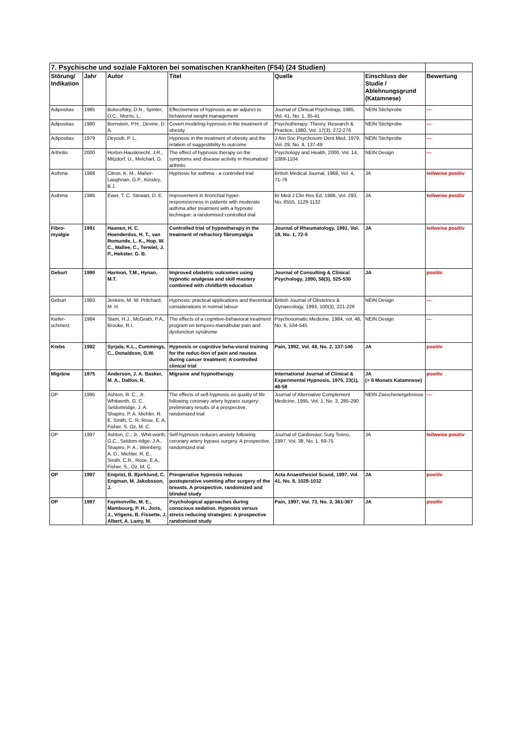| 7. Psychische und soziale Faktoren bei somatischen Krankheiten (F54) (24 Studien) | | | | | | |
| Störung/ Indikation | Jahr | Autor | Titel | Quelle | Einschluss der Studie / Ablehnungsgrund (Katamnese) | Bewertung |
| Adipositas | 1985 | Bolocofsky, D.N., Spinler, D.C., Morris, L. | Effectiveness of hypnosis as an adjunct to behavioral weight management | Journal of Clinical Psychology, 1985, Vol. 41, No. 1, 35-41 | NEIN Stichprobe | --- |
| Adipositas | 1980 | Bornstein, P.H., Devine, D. A. | Covert modeling-hypnosis in the treatment of obesity | Psychotherapy: Theory, Research & Practice, 1980, Vol. 17(3), 272-276 | NEIN Stichprobe | --- |
| Adipositas | 1979 | Deyoub, P. L. | Hypnosis in the treatment of obesity and the relation of suggestibility to outcome | J Am Soc Psychosom Dent Med, 1979, Vol. 29, No. 4, 137-49 | NEIN Stichprobe | --- |
| Arthritis | 2000 | Horton-Hausknecht, J.R., Mitzdorf, U., Melchart, D. | The effect of hypnosis therapy on the symptoms and disease activity in rheumatoid arthritis | Psychology and Health, 2000, Vol. 14, 1089-1104 | NEIN Design | --- |
| Asthma | 1968 | Citron, K. M., Maher-Laughnan, G.P., Kinsley, B.J. | Hypnosis for asthma - a controlled trial | British Medical Journal, 1968, Vol. 4, 71-76 | JA | teilweise positiv |
| Asthma | 1986 | Ewer, T. C. Stewart, D. E. | Improvement in bronchial hyper-responsiveness in patients with moderate asthma after treatment with a hypnotic technique: a randomised controlled trial | Br Med J Clin Res Ed, 1986, Vol. 293, No. 6555, 1129-1132 | JA | teilweise positiv |
| Fibro-myalgie | 1991 | Haanen, H. C. Hoenderdos, H. T., van Romunde, L. K., Hop, W. C., Mallee, C., Terwiel, J. P., Hekster, G. B. | Controlled trial of hypnotherapy in the treatment of refractory fibromyalgia | Journal of Rheumatology, 1991, Vol. 18, No. 1, 72-5 | JA | teilweise positiv |
| Geburt | 1990 | Harmon, T.M., Hynan, M.T. | Improved obstetric outcomes using hypnotic analgesia and skill mastery combined with childbirth education | Journal of Consulting & Clinical Psychology, 1990, 58(5), 525-530 | JA | positiv |
| Geburt | 1993 | Jenkins, M. W. Pritchard, M. H. | Hypnosis: practical applications and theoretical considerations in normal labour | British Journal of Obstetrics & Gynaecology, 1993, 100(3), 221-226 | NEIN Design | --- |
| Kiefer-schmerz | 1984 | Stam, H.J., McGrath, P.A., Brooke, R.I. | The effects of a cognitive-behavioral treatment program on temporo-mandibular pain and dysfunction syndrome | Psychosomatic Medicine, 1984, vol. 46, No. 6, 534-545 | NEIN Design | --- |
| Krebs | 1992 | Syrjala, K.L., Cummings, C., Donaldson, G.W. | Hypnosis or cognitive beha-vioral training for the reduc-tion of pain and nausea during cancer treatment: A controlled clinical trial | Pain, 1992, Vol. 48, No. 2, 137-146 | JA | positiv |
| Migräne | 1975 | Anderson, J. A. Basker, M. A., Dalton, R. | Migraine and hypnotherapy | International Journal of Clinical & Experimental Hypnosis, 1975, 23(1), 48-58 | JA (+ 6 Monats Katamnese) | positiv |
| OP | 1995 | Ashton, R. C., Jr. Whitworth, G. C. Seldomridge, J. A. Shapiro, P. A. Michler, R. E. Smith, C. R. Rose, E. A. Fisher, S. Oz, M. C. | The effects of self-hypnosis on quality of life following coronary artery bypass surgery: preliminary results of a prospective, randomized trial | Journal of Alternative Complement Medicine, 1995, Vol. 1, No. 3, 285-290 | NEIN Zwischenergebnisse | --- |
| OP | 1997 | Ashton, C., Jr., Whit-worth, G.C., Seldom-ridge, J.A., Shapiro, P. A., Weinberg, A. D., Michler, R. E., Smith, C.R., Rose, E.A., Fisher, S., Oz, M. C. | Self-hypnosis reduces anxiety following coronary artery bypass surgery. A prospective, randomized trial | Journal of Cardiovasc Surg Torino, 1997, Vol. 38, No. 1, 69-75 | JA | teilweise positiv |
| OP | 1997 | Enqvist, B. Bjorklund, C. Engman, M. Jakobsson, J. | Preoperative hypnosis reduces postoperative vomiting after surgery of the breasts. A prospective, randomized and blinded study | Acta Anaesthesiol Scand, 1997, Vol. 41, No. 8, 1028-1032 | JA | positiv |
| OP | 1997 | Faymonville, M. E., Mambourg, P. H., Joris, J., Vrigens, B. Fissette, J. Albert, A. Lamy, M. | Psychological approaches during conscious sedation. Hypnosis versus stress reducing strategies: A prospective randomized study | Pain, 1997, Vol. 73, No. 3, 361-367 | JA | positiv |